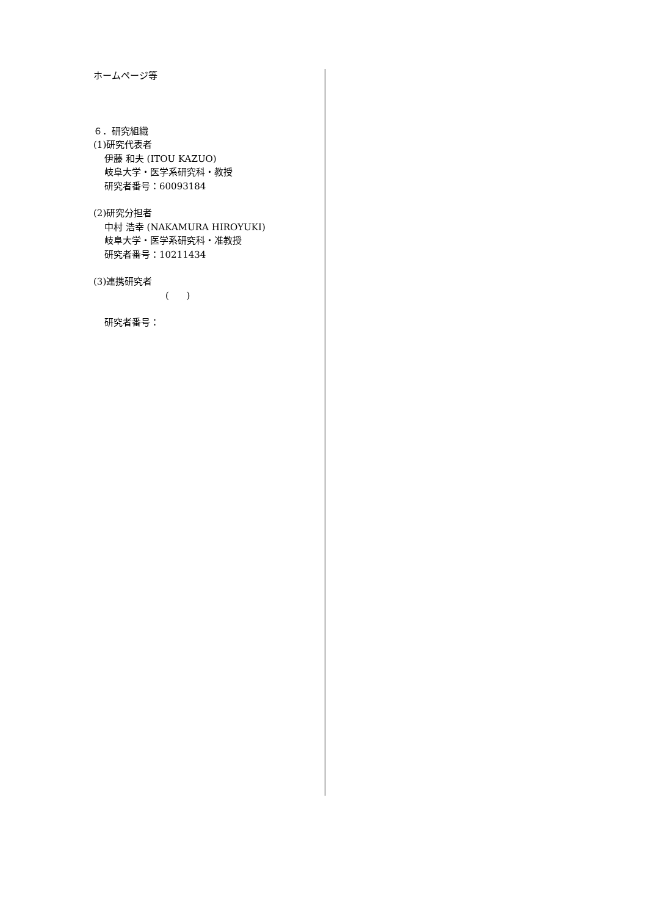ホームページ等
６．研究組織
(1)研究代表者
伊藤 和夫 (ITOU KAZUO)
岐阜大学・医学系研究科・教授
研究者番号：60093184
(2)研究分担者
中村 浩幸 (NAKAMURA HIROYUKI)
岐阜大学・医学系研究科・准教授
研究者番号：10211434
(3)連携研究者
( )
研究者番号：